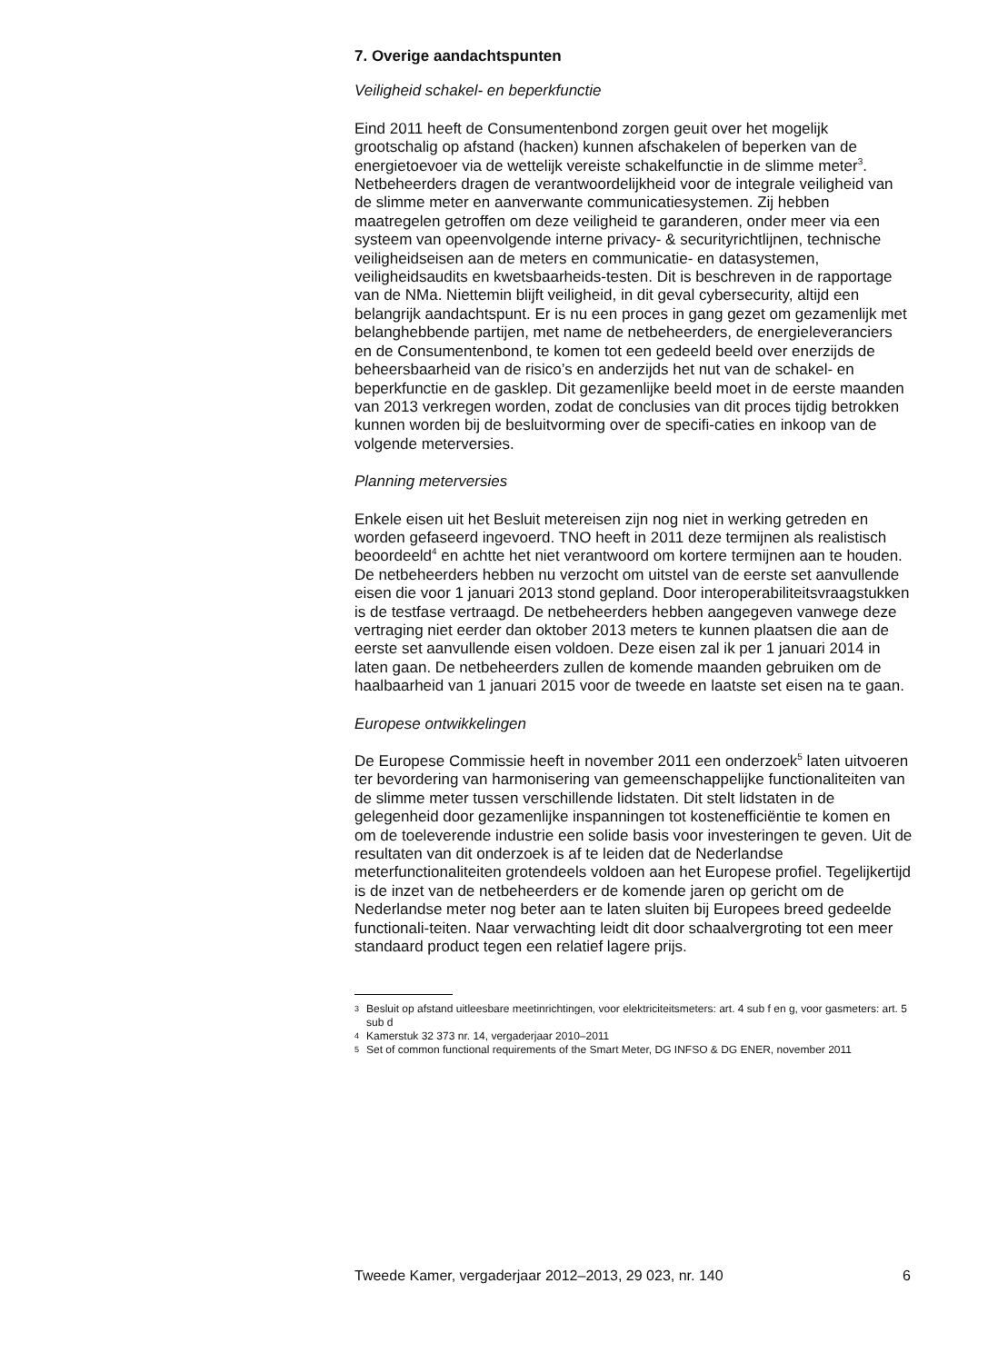7. Overige aandachtspunten
Veiligheid schakel- en beperkfunctie
Eind 2011 heeft de Consumentenbond zorgen geuit over het mogelijk grootschalig op afstand (hacken) kunnen afschakelen of beperken van de energietoevoer via de wettelijk vereiste schakelfunctie in de slimme meter<sup>3</sup>. Netbeheerders dragen de verantwoordelijkheid voor de integrale veiligheid van de slimme meter en aanverwante communicatiesystemen. Zij hebben maatregelen getroffen om deze veiligheid te garanderen, onder meer via een systeem van opeenvolgende interne privacy- & securityrichtlijnen, technische veiligheidseisen aan de meters en communicatie- en datasystemen, veiligheidsaudits en kwetsbaarheids-testen. Dit is beschreven in de rapportage van de NMa. Niettemin blijft veiligheid, in dit geval cybersecurity, altijd een belangrijk aandachtspunt. Er is nu een proces in gang gezet om gezamenlijk met belanghebbende partijen, met name de netbeheerders, de energieleveranciers en de Consumentenbond, te komen tot een gedeeld beeld over enerzijds de beheersbaarheid van de risico’s en anderzijds het nut van de schakel- en beperkfunctie en de gasklep. Dit gezamenlijke beeld moet in de eerste maanden van 2013 verkregen worden, zodat de conclusies van dit proces tijdig betrokken kunnen worden bij de besluitvorming over de specifi-caties en inkoop van de volgende meterversies.
Planning meterversies
Enkele eisen uit het Besluit metereisen zijn nog niet in werking getreden en worden gefaseerd ingevoerd. TNO heeft in 2011 deze termijnen als realistisch beoordeeld<sup>4</sup> en achtte het niet verantwoord om kortere termijnen aan te houden. De netbeheerders hebben nu verzocht om uitstel van de eerste set aanvullende eisen die voor 1 januari 2013 stond gepland. Door interoperabiliteitsvraagstukken is de testfase vertraagd. De netbeheerders hebben aangegeven vanwege deze vertraging niet eerder dan oktober 2013 meters te kunnen plaatsen die aan de eerste set aanvullende eisen voldoen. Deze eisen zal ik per 1 januari 2014 in laten gaan. De netbeheerders zullen de komende maanden gebruiken om de haalbaarheid van 1 januari 2015 voor de tweede en laatste set eisen na te gaan.
Europese ontwikkelingen
De Europese Commissie heeft in november 2011 een onderzoek<sup>5</sup> laten uitvoeren ter bevordering van harmonisering van gemeenschappelijke functionaliteiten van de slimme meter tussen verschillende lidstaten. Dit stelt lidstaten in de gelegenheid door gezamenlijke inspanningen tot kostenefficiëntie te komen en om de toeleverende industrie een solide basis voor investeringen te geven. Uit de resultaten van dit onderzoek is af te leiden dat de Nederlandse meterfunctionaliteiten grotendeels voldoen aan het Europese profiel. Tegelijkertijd is de inzet van de netbeheerders er de komende jaren op gericht om de Nederlandse meter nog beter aan te laten sluiten bij Europees breed gedeelde functionali-teiten. Naar verwachting leidt dit door schaalvergroting tot een meer standaard product tegen een relatief lagere prijs.
3
Besluit op afstand uitleesbare meetinrichtingen, voor elektriciteitsmeters: art. 4 sub f en g, voor gasmeters: art. 5 sub d
4
Kamerstuk 32 373 nr. 14, vergaderjaar 2010–2011
5
Set of common functional requirements of the Smart Meter, DG INFSO & DG ENER, november 2011
Tweede Kamer, vergaderjaar 2012–2013, 29 023, nr. 140 6